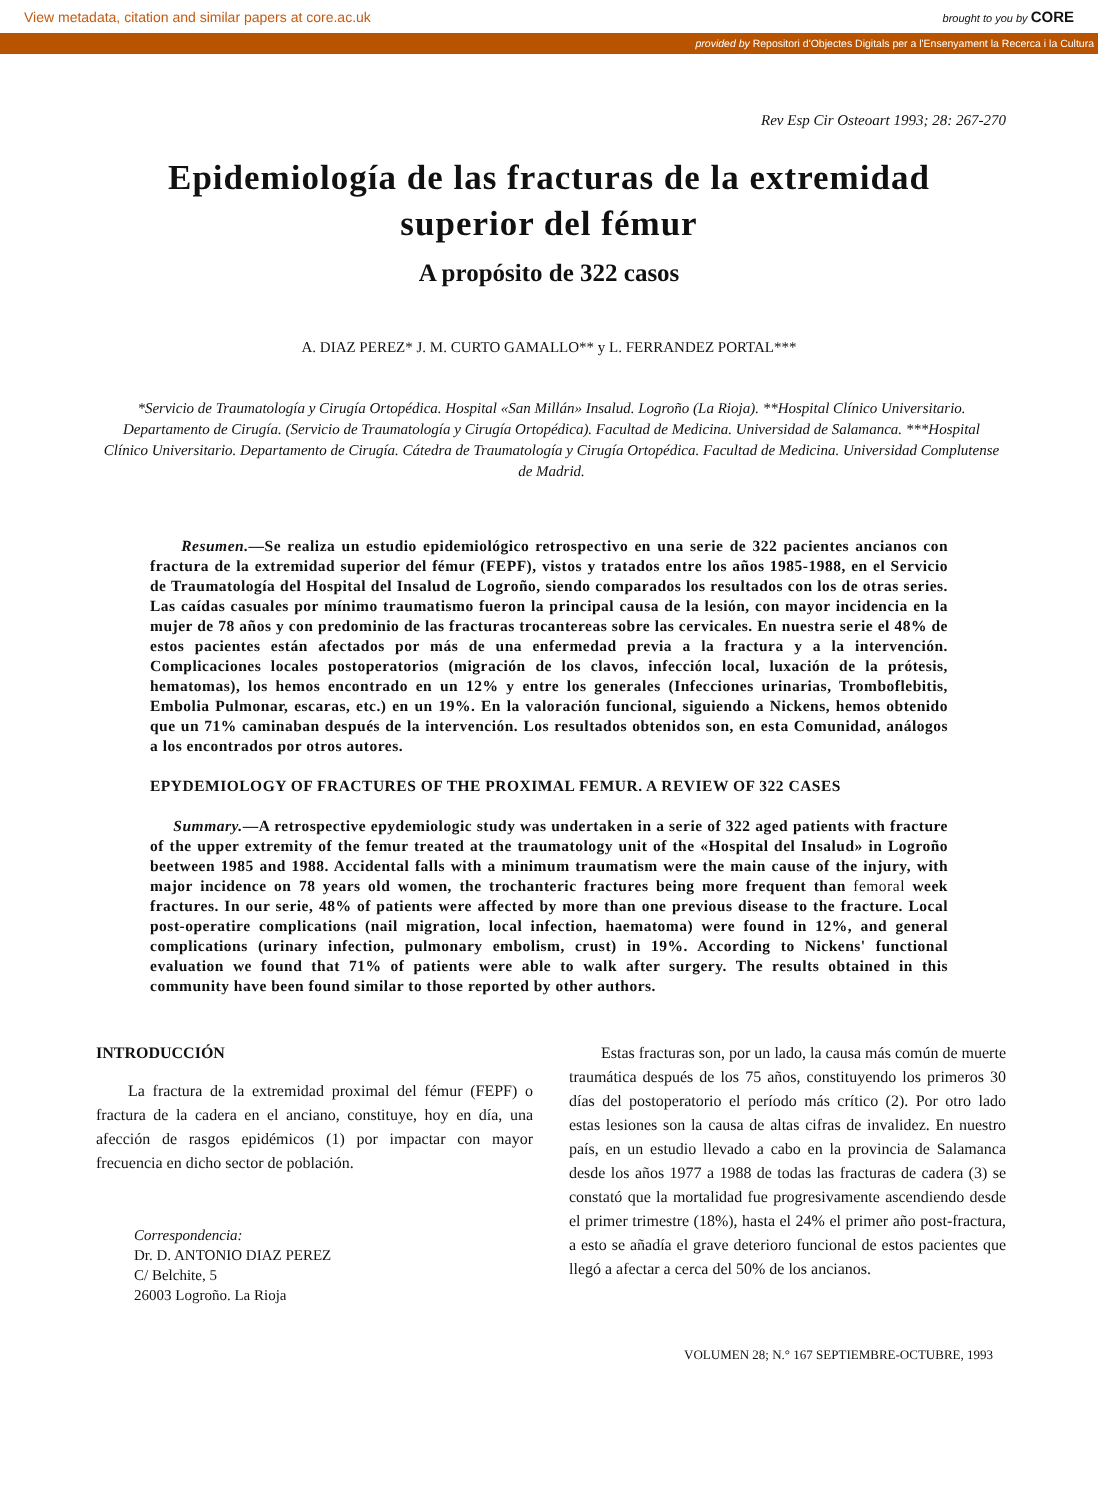View metadata, citation and similar papers at core.ac.uk brought to you by CORE
provided by Repositori d'Objectes Digitals per a l'Ensenyament la Recerca i la Cultura
Rev Esp Cir Osteoart 1993; 28: 267-270
Epidemiología de las fracturas de la extremidad
superior del fémur
A propósito de 322 casos
A. DIAZ PEREZ* J. M. CURTO GAMALLO** y L. FERRANDEZ PORTAL***
*Servicio de Traumatología y Cirugía Ortopédica. Hospital «San Millán» Insalud. Logroño (La Rioja). **Hospital Clínico Universitario. Departamento de Cirugía. (Servicio de Traumatología y Cirugía Ortopédica). Facultad de Medicina. Universidad de Salamanca. ***Hospital Clínico Universitario. Departamento de Cirugía. Cátedra de Traumatología y Cirugía Ortopédica. Facultad de Medicina. Universidad Complutense de Madrid.
Resumen.—Se realiza un estudio epidemiológico retrospectivo en una serie de 322 pacientes ancianos con fractura de la extremidad superior del fémur (FEPF), vistos y tratados entre los años 1985-1988, en el Servicio de Traumatología del Hospital del Insalud de Logroño, siendo comparados los resultados con los de otras series. Las caídas casuales por mínimo traumatismo fueron la principal causa de la lesión, con mayor incidencia en la mujer de 78 años y con predominio de las fracturas trocantereas sobre las cervicales. En nuestra serie el 48% de estos pacientes están afectados por más de una enfermedad previa a la fractura y a la intervención. Complicaciones locales postoperatorios (migración de los clavos, infección local, luxación de la prótesis, hematomas), los hemos encontrado en un 12% y entre los generales (Infecciones urinarias, Tromboflebitis, Embolia Pulmonar, escaras, etc.) en un 19%. En la valoración funcional, siguiendo a Nickens, hemos obtenido que un 71% caminaban después de la intervención. Los resultados obtenidos son, en esta Comunidad, análogos a los encontrados por otros autores.
EPYDEMIOLOGY OF FRACTURES OF THE PROXIMAL FEMUR. A REVIEW OF 322 CASES
Summary.—A retrospective epydemiologic study was undertaken in a serie of 322 aged patients with fracture of the upper extremity of the femur treated at the traumatology unit of the «Hospital del Insalud» in Logroño beetween 1985 and 1988. Accidental falls with a minimum traumatism were the main cause of the injury, with major incidence on 78 years old women, the trochanteric fractures being more frequent than femoral week fractures. In our serie, 48% of patients were affected by more than one previous disease to the fracture. Local post-operatire complications (nail migration, local infection, haematoma) were found in 12%, and general complications (urinary infection, pulmonary embolism, crust) in 19%. According to Nickens' functional evaluation we found that 71% of patients were able to walk after surgery. The results obtained in this community have been found similar to those reported by other authors.
INTRODUCCIÓN
La fractura de la extremidad proximal del fémur (FEPF) o fractura de la cadera en el anciano, constituye, hoy en día, una afección de rasgos epidémicos (1) por impactar con mayor frecuencia en dicho sector de población.
Correspondencia:
Dr. D. ANTONIO DIAZ PEREZ
C/ Belchite, 5
26003 Logroño. La Rioja
Estas fracturas son, por un lado, la causa más común de muerte traumática después de los 75 años, constituyendo los primeros 30 días del postoperatorio el período más crítico (2). Por otro lado estas lesiones son la causa de altas cifras de invalidez. En nuestro país, en un estudio llevado a cabo en la provincia de Salamanca desde los años 1977 a 1988 de todas las fracturas de cadera (3) se constató que la mortalidad fue progresivamente ascendiendo desde el primer trimestre (18%), hasta el 24% el primer año post-fractura, a esto se añadía el grave deterioro funcional de estos pacientes que llegó a afectar a cerca del 50% de los ancianos.
VOLUMEN 28; N.° 167 SEPTIEMBRE-OCTUBRE, 1993